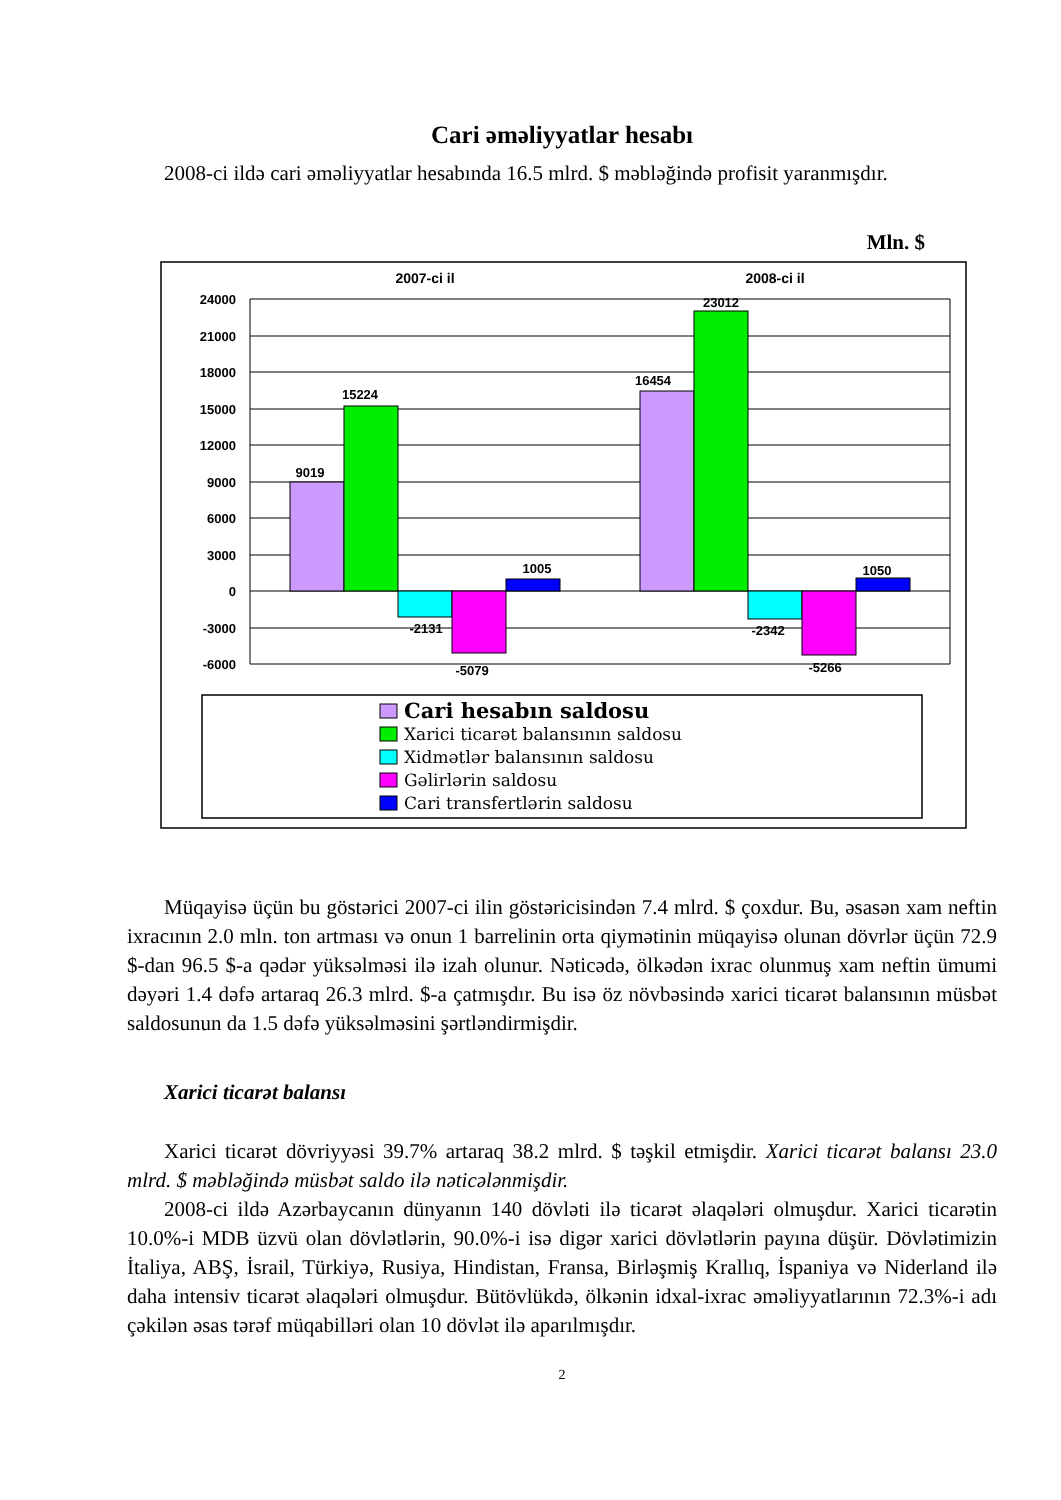Cari əməliyyatlar hesabı
2008-ci ildə cari əməliyyatlar hesabında 16.5 mlrd. $ məbləğində profisit yaranmışdır.
Mln. $
2007-ci il
2008-ci il
24000
21000
18000
15000
12000
9000
6000
3000
0
-3000
-6000
9019
15224
-2131
-5079
1005
16454
23012
-2342
-5266
1050
Cari hesabın saldosu
Xarici ticarət balansının saldosu
Xidmətlər balansının saldosu
Gəlirlərin saldosu
Cari transfertlərin saldosu
Müqayisə üçün bu göstərici 2007-ci ilin göstəricisindən 7.4 mlrd. $ çoxdur. Bu, əsasən xam neftin ixracının 2.0 mln. ton artması və onun 1 barrelinin orta qiymətinin müqayisə olunan dövrlər üçün 72.9 $-dan 96.5 $-a qədər yüksəlməsi ilə izah olunur. Nəticədə, ölkədən ixrac olunmuş xam neftin ümumi dəyəri 1.4 dəfə artaraq 26.3 mlrd. $-a çatmışdır. Bu isə öz növbəsində xarici ticarət balansının müsbət saldosunun da 1.5 dəfə yüksəlməsini şərtləndirmişdir.
Xarici ticarət balansı
Xarici ticarət dövriyyəsi 39.7% artaraq 38.2 mlrd. $ təşkil etmişdir. Xarici ticarət balansı 23.0 mlrd. $ məbləğində müsbət saldo ilə nəticələnmişdir.
2008-ci ildə Azərbaycanın dünyanın 140 dövləti ilə ticarət əlaqələri olmuşdur. Xarici ticarətin 10.0%-i MDB üzvü olan dövlətlərin, 90.0%-i isə digər xarici dövlətlərin payına düşür. Dövlətimizin İtaliya, ABŞ, İsrail, Türkiyə, Rusiya, Hindistan, Fransa, Birləşmiş Krallıq, İspaniya və Niderland ilə daha intensiv ticarət əlaqələri olmuşdur. Bütövlükdə, ölkənin idxal-ixrac əməliyyatlarının 72.3%-i adı çəkilən əsas tərəf müqabilləri olan 10 dövlət ilə aparılmışdır.
2